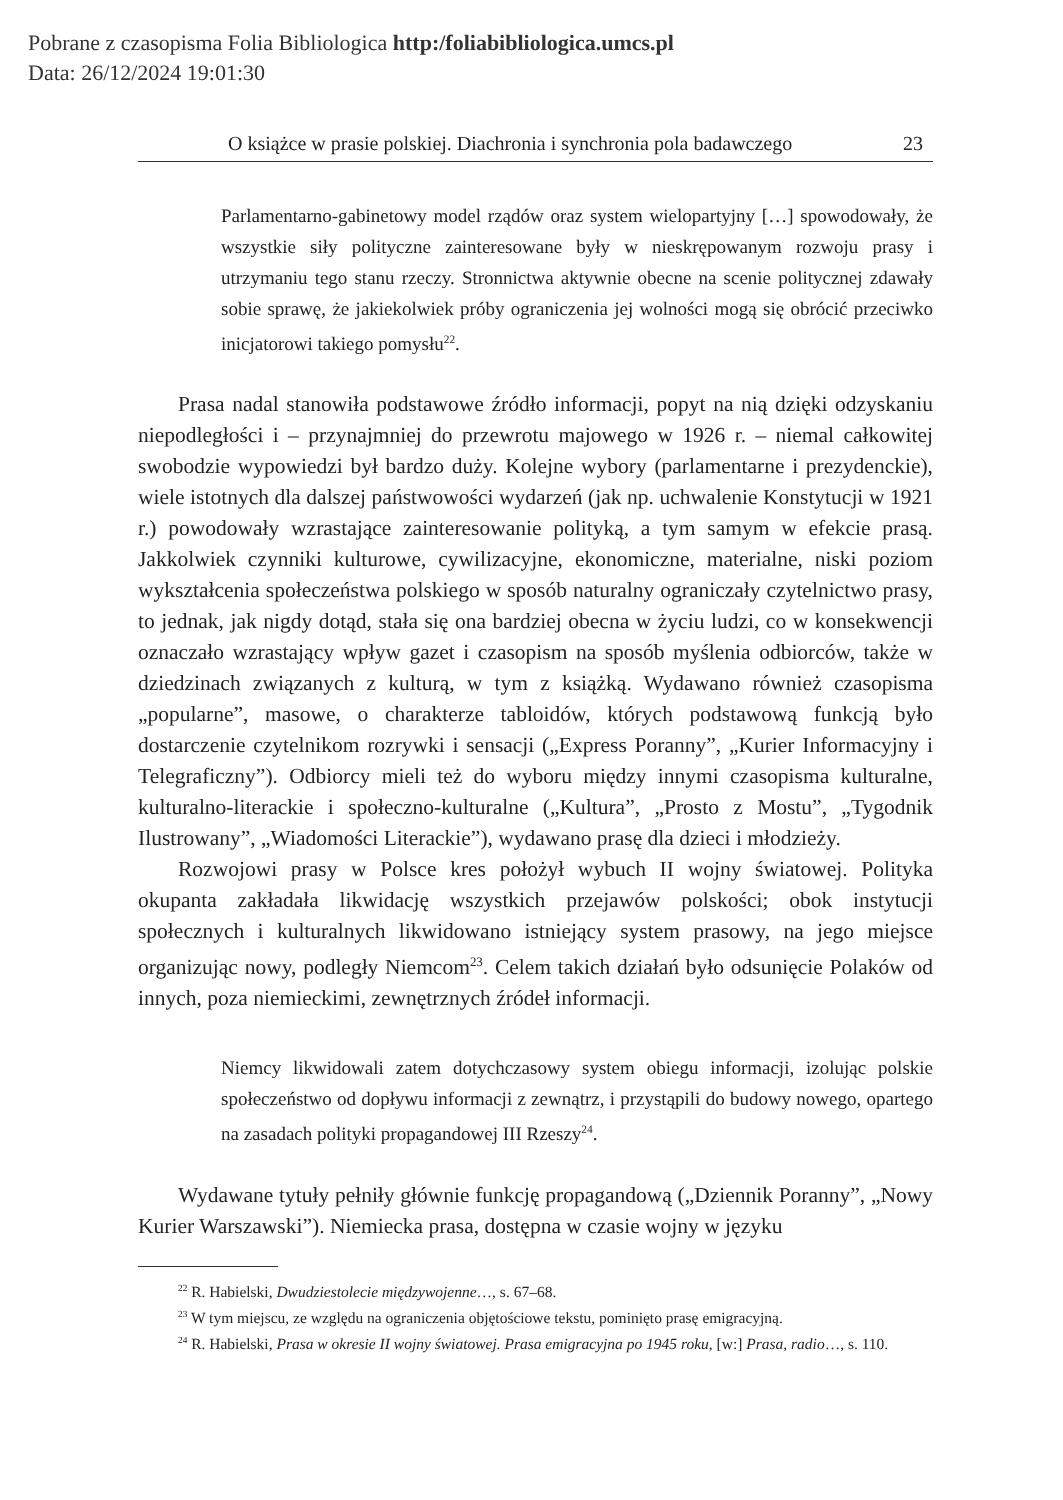Pobrane z czasopisma Folia Bibliologica http:/foliabibliologica.umcs.pl
Data: 26/12/2024 19:01:30
O książce w prasie polskiej. Diachronia i synchronia pola badawczego 23
Parlamentarno-gabinetowy model rządów oraz system wielopartyjny […] spowodowały, że wszystkie siły polityczne zainteresowane były w nieskrępowanym rozwoju prasy i utrzymaniu tego stanu rzeczy. Stronnictwa aktywnie obecne na scenie politycznej zdawały sobie sprawę, że jakiekolwiek próby ograniczenia jej wolności mogą się obrócić przeciwko inicjatorowi takiego pomysłu<sup>22</sup>.
Prasa nadal stanowiła podstawowe źródło informacji, popyt na nią dzięki odzyskaniu niepodległości i – przynajmniej do przewrotu majowego w 1926 r. – niemal całkowitej swobodzie wypowiedzi był bardzo duży. Kolejne wybory (parlamentarne i prezydenckie), wiele istotnych dla dalszej państwowości wydarzeń (jak np. uchwalenie Konstytucji w 1921 r.) powodowały wzrastające zainteresowanie polityką, a tym samym w efekcie prasą. Jakkolwiek czynniki kulturowe, cywilizacyjne, ekonomiczne, materialne, niski poziom wykształcenia społeczeństwa polskiego w sposób naturalny ograniczały czytelnictwo prasy, to jednak, jak nigdy dotąd, stała się ona bardziej obecna w życiu ludzi, co w konsekwencji oznaczało wzrastający wpływ gazet i czasopism na sposób myślenia odbiorców, także w dziedzinach związanych z kulturą, w tym z książką. Wydawano również czasopisma „popularne”, masowe, o charakterze tabloidów, których podstawową funkcją było dostarczenie czytelnikom rozrywki i sensacji („Express Poranny”, „Kurier Informacyjny i Telegraficzny”). Odbiorcy mieli też do wyboru między innymi czasopisma kulturalne, kulturalno-literackie i społeczno-kulturalne („Kultura”, „Prosto z Mostu”, „Tygodnik Ilustrowany”, „Wiadomości Literackie”), wydawano prasę dla dzieci i młodzieży.
Rozwojowi prasy w Polsce kres położył wybuch II wojny światowej. Polityka okupanta zakładała likwidację wszystkich przejawów polskości; obok instytucji społecznych i kulturalnych likwidowano istniejący system prasowy, na jego miejsce organizując nowy, podległy Niemcom<sup>23</sup>. Celem takich działań było odsunięcie Polaków od innych, poza niemieckimi, zewnętrznych źródeł informacji.
Niemcy likwidowali zatem dotychczasowy system obiegu informacji, izolując polskie społeczeństwo od dopływu informacji z zewnątrz, i przystąpili do budowy nowego, opartego na zasadach polityki propagandowej III Rzeszy<sup>24</sup>.
Wydawane tytuły pełniły głównie funkcję propagandową („Dziennik Poranny”, „Nowy Kurier Warszawski”). Niemiecka prasa, dostępna w czasie wojny w języku
<sup>22</sup> R. Habielski, Dwudziestolecie międzywojenne…, s. 67–68.
<sup>23</sup> W tym miejscu, ze względu na ograniczenia objętościowe tekstu, pominięto prasę emigracyjną.
<sup>24</sup> R. Habielski, Prasa w okresie II wojny światowej. Prasa emigracyjna po 1945 roku, [w:] Prasa, radio…, s. 110.